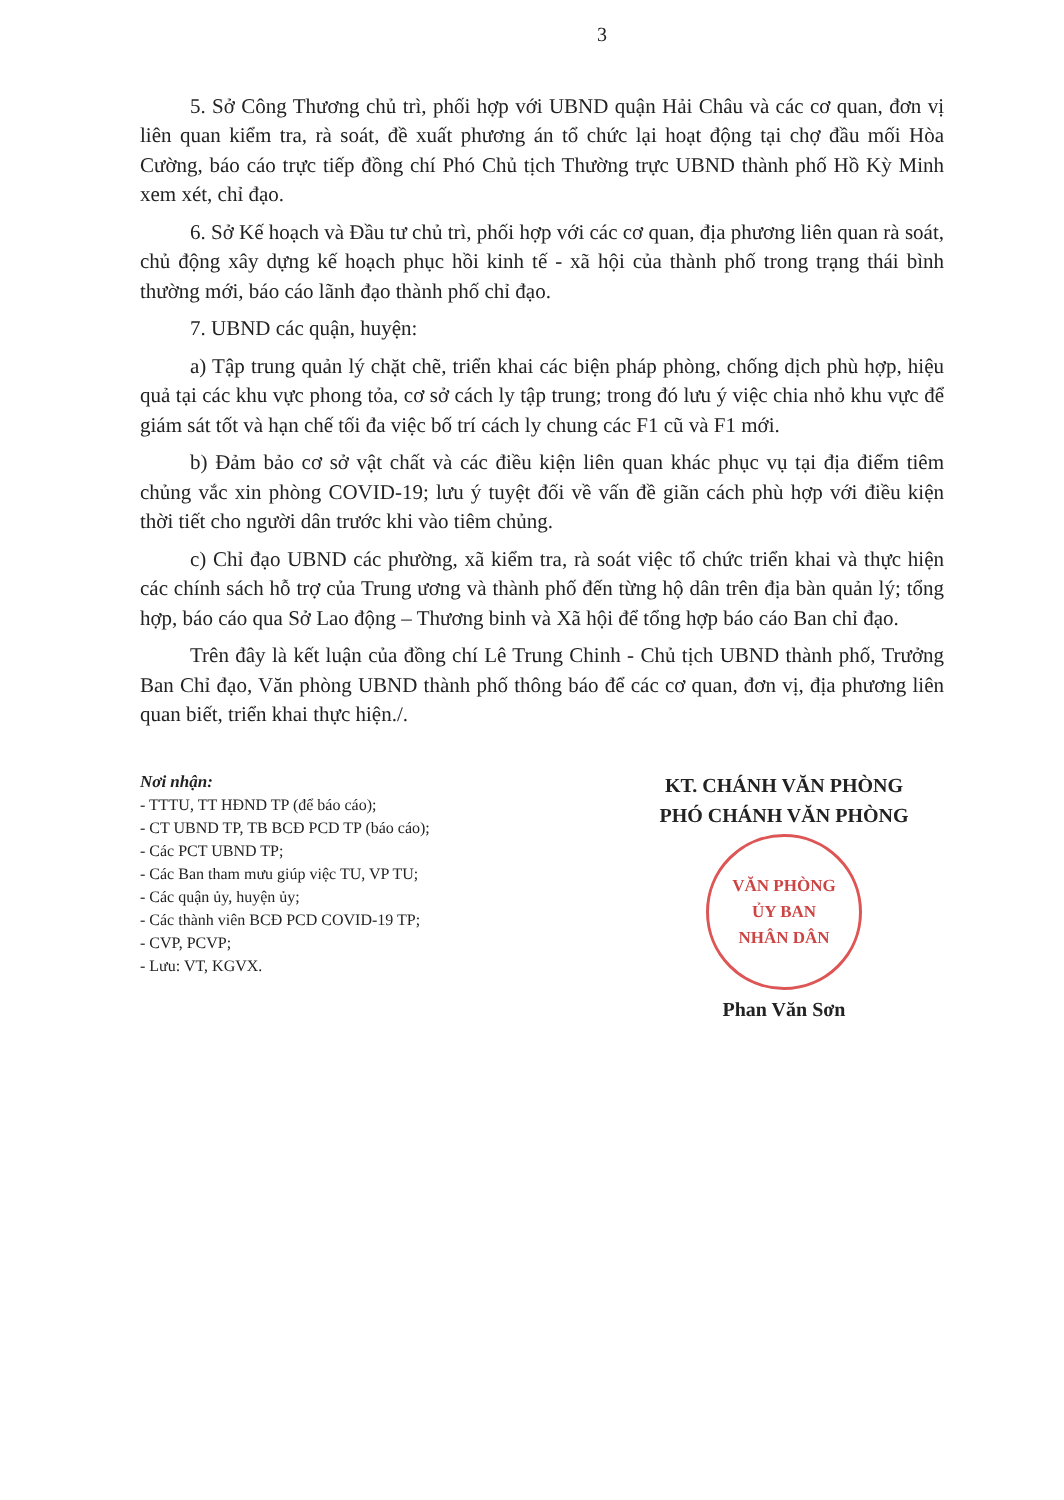3
5. Sở Công Thương chủ trì, phối hợp với UBND quận Hải Châu và các cơ quan, đơn vị liên quan kiểm tra, rà soát, đề xuất phương án tổ chức lại hoạt động tại chợ đầu mối Hòa Cường, báo cáo trực tiếp đồng chí Phó Chủ tịch Thường trực UBND thành phố Hồ Kỳ Minh xem xét, chỉ đạo.
6. Sở Kế hoạch và Đầu tư chủ trì, phối hợp với các cơ quan, địa phương liên quan rà soát, chủ động xây dựng kế hoạch phục hồi kinh tế - xã hội của thành phố trong trạng thái bình thường mới, báo cáo lãnh đạo thành phố chỉ đạo.
7. UBND các quận, huyện:
a) Tập trung quản lý chặt chẽ, triển khai các biện pháp phòng, chống dịch phù hợp, hiệu quả tại các khu vực phong tỏa, cơ sở cách ly tập trung; trong đó lưu ý việc chia nhỏ khu vực để giám sát tốt và hạn chế tối đa việc bố trí cách ly chung các F1 cũ và F1 mới.
b) Đảm bảo cơ sở vật chất và các điều kiện liên quan khác phục vụ tại địa điểm tiêm chủng vắc xin phòng COVID-19; lưu ý tuyệt đối về vấn đề giãn cách phù hợp với điều kiện thời tiết cho người dân trước khi vào tiêm chủng.
c) Chỉ đạo UBND các phường, xã kiểm tra, rà soát việc tổ chức triển khai và thực hiện các chính sách hỗ trợ của Trung ương và thành phố đến từng hộ dân trên địa bàn quản lý; tổng hợp, báo cáo qua Sở Lao động – Thương binh và Xã hội để tổng hợp báo cáo Ban chỉ đạo.
Trên đây là kết luận của đồng chí Lê Trung Chinh - Chủ tịch UBND thành phố, Trưởng Ban Chỉ đạo, Văn phòng UBND thành phố thông báo để các cơ quan, đơn vị, địa phương liên quan biết, triển khai thực hiện./.
Nơi nhận:
- TTTU, TT HĐND TP (để báo cáo);
- CT UBND TP, TB BCĐ PCD TP (báo cáo);
- Các PCT UBND TP;
- Các Ban tham mưu giúp việc TU, VP TU;
- Các quận ủy, huyện ủy;
- Các thành viên BCĐ PCD COVID-19 TP;
- CVP, PCVP;
- Lưu: VT, KGVX.
KT. CHÁNH VĂN PHÒNG
PHÓ CHÁNH VĂN PHÒNG
VĂN PHÒNG
ỦY BAN
NHÂN DÂN
Phan Văn Sơn